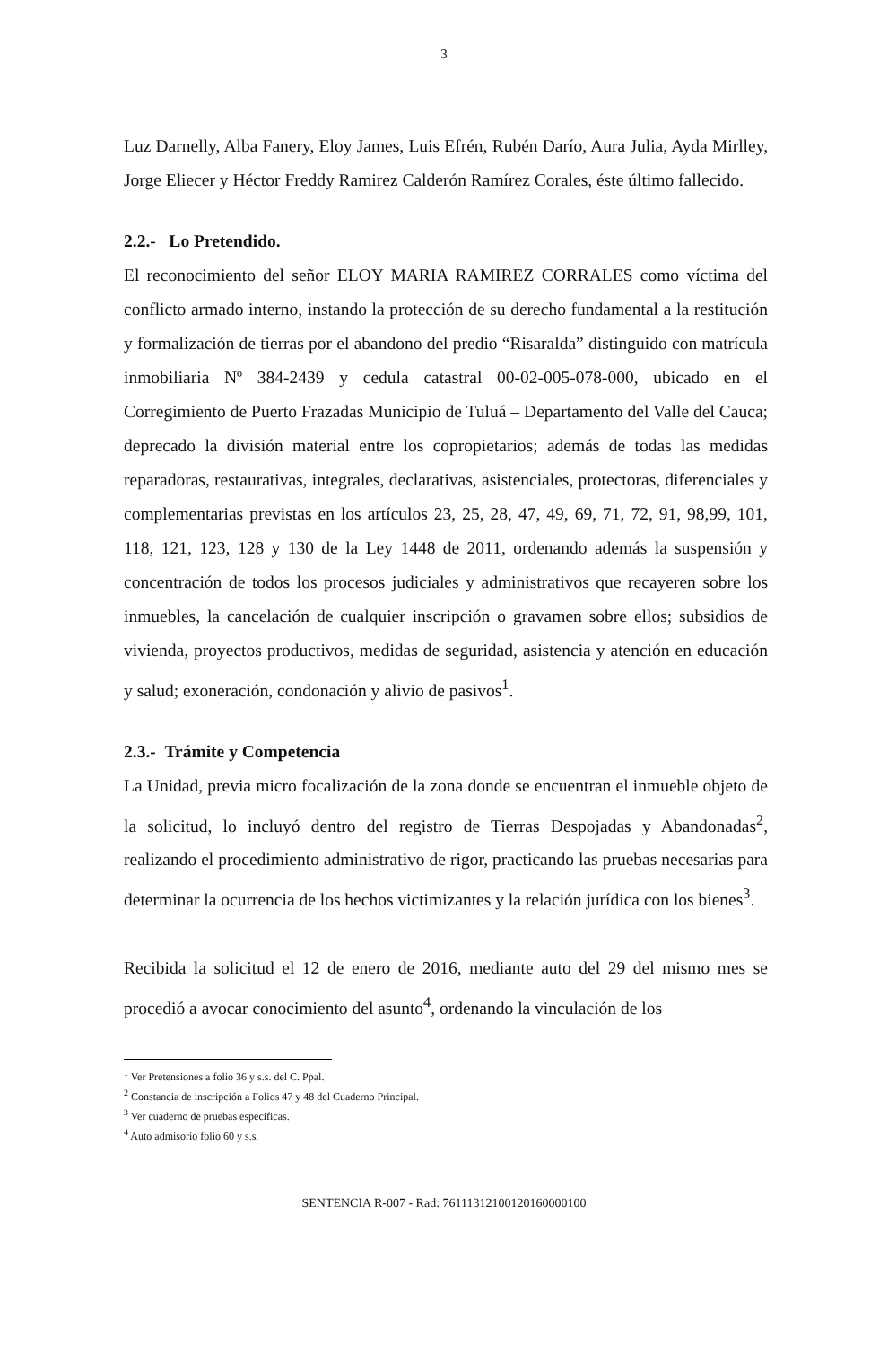3
Luz Darnelly, Alba Fanery, Eloy James, Luis Efrén, Rubén Darío, Aura Julia, Ayda Mirlley, Jorge Eliecer y Héctor Freddy Ramirez Calderón Ramírez Corales, éste último fallecido.
2.2.- Lo Pretendido.
El reconocimiento del señor ELOY MARIA RAMIREZ CORRALES como víctima del conflicto armado interno, instando la protección de su derecho fundamental a la restitución y formalización de tierras por el abandono del predio “Risaralda” distinguido con matrícula inmobiliaria Nº 384-2439 y cedula catastral 00-02-005-078-000, ubicado en el Corregimiento de Puerto Frazadas Municipio de Tuluá – Departamento del Valle del Cauca; deprecado la división material entre los copropietarios; además de todas las medidas reparadoras, restaurativas, integrales, declarativas, asistenciales, protectoras, diferenciales y complementarias previstas en los artículos 23, 25, 28, 47, 49, 69, 71, 72, 91, 98,99, 101, 118, 121, 123, 128 y 130 de la Ley 1448 de 2011, ordenando además la suspensión y concentración de todos los procesos judiciales y administrativos que recayeren sobre los inmuebles, la cancelación de cualquier inscripción o gravamen sobre ellos; subsidios de vivienda, proyectos productivos, medidas de seguridad, asistencia y atención en educación y salud; exoneración, condonación y alivio de pasivos<sup>1</sup>.
2.3.- Trámite y Competencia
La Unidad, previa micro focalización de la zona donde se encuentran el inmueble objeto de la solicitud, lo incluyó dentro del registro de Tierras Despojadas y Abandonadas<sup>2</sup>, realizando el procedimiento administrativo de rigor, practicando las pruebas necesarias para determinar la ocurrencia de los hechos victimizantes y la relación jurídica con los bienes<sup>3</sup>.
Recibida la solicitud el 12 de enero de 2016, mediante auto del 29 del mismo mes se procedió a avocar conocimiento del asunto<sup>4</sup>, ordenando la vinculación de los
<sup>1</sup> Ver Pretensiones a folio 36 y s.s. del C. Ppal.
<sup>2</sup> Constancia de inscripción a Folios 47 y 48 del Cuaderno Principal.
<sup>3</sup> Ver cuaderno de pruebas específicas.
<sup>4</sup> Auto admisorio folio 60 y s.s.
SENTENCIA R-007 - Rad: 76111312100120160000100